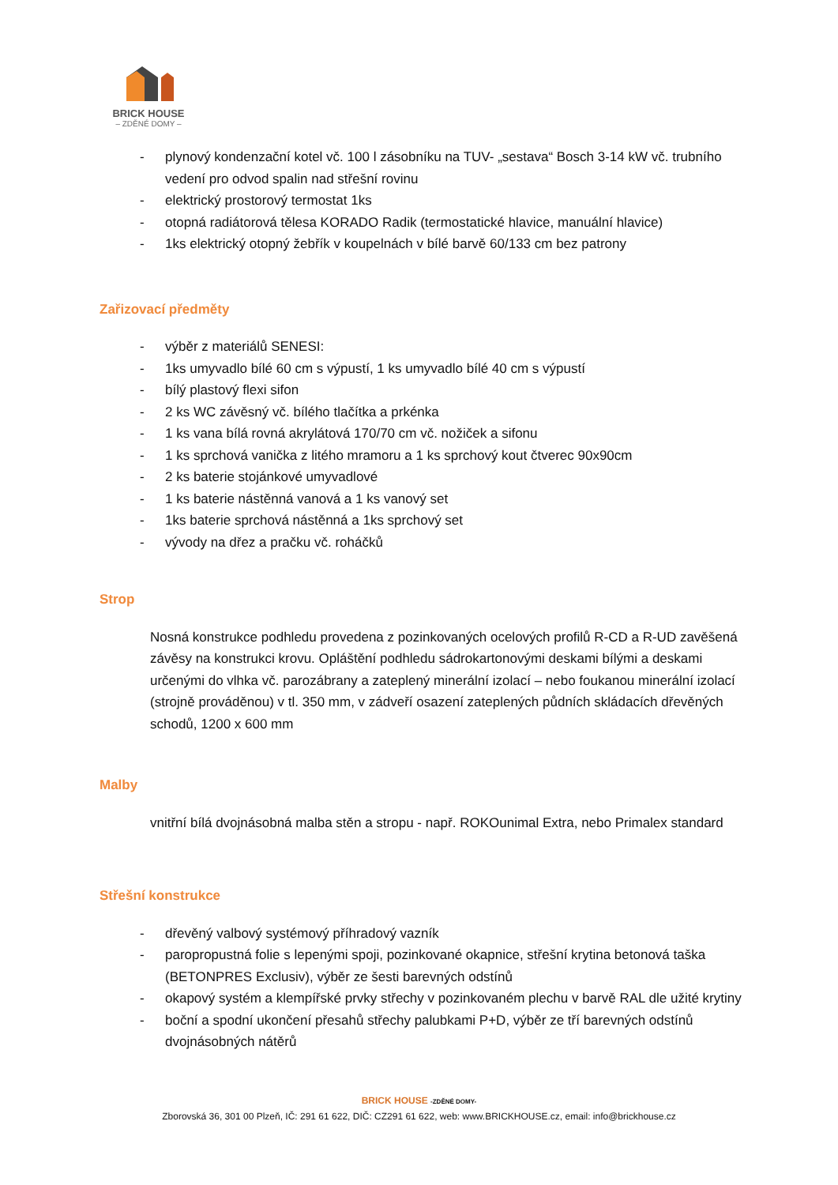BRICK HOUSE
– ZDĚNÉ DOMY –
- plynový kondenzační kotel vč. 100 l zásobníku na TUV- „sestava“ Bosch 3-14 kW vč. trubního vedení pro odvod spalin nad střešní rovinu
- elektrický prostorový termostat 1ks
- otopná radiátorová tělesa KORADO Radik (termostatické hlavice, manuální hlavice)
- 1ks elektrický otopný žebřík v koupelnách v bílé barvě 60/133 cm bez patrony
Zařizovací předměty
- výběr z materiálů SENESI:
- 1ks umyvadlo bílé 60 cm s výpustí, 1 ks umyvadlo bílé 40 cm s výpustí
- bílý plastový flexi sifon
- 2 ks WC závěsný vč. bílého tlačítka a prkénka
- 1 ks vana bílá rovná akrylátová 170/70 cm vč. nožiček a sifonu
- 1 ks sprchová vanička z litého mramoru a 1 ks sprchový kout čtverec 90x90cm
- 2 ks baterie stojánkové umyvadlové
- 1 ks baterie nástěnná vanová a 1 ks vanový set
- 1ks baterie sprchová nástěnná a 1ks sprchový set
- vývody na dřez a pračku vč. roháčků
Strop
Nosná konstrukce podhledu provedena z pozinkovaných ocelových profilů R-CD a R-UD zavěšená závěsy na konstrukci krovu. Opláštění podhledu sádrokartonovými deskami bílými a deskami určenými do vlhka vč. parozábrany a zateplený minerální izolací – nebo foukanou minerální izolací (strojně prováděnou) v tl. 350 mm, v zádveří osazení zateplených půdních skládacích dřevěných schodů, 1200 x 600 mm
Malby
vnitřní bílá dvojnásobná malba stěn a stropu - např. ROKOunimal Extra, nebo Primalex standard
Střešní konstrukce
- dřevěný valbový systémový příhradový vazník
- paropropustná folie s lepenými spoji, pozinkované okapnice, střešní krytina betonová taška (BETONPRES Exclusiv), výběr ze šesti barevných odstínů
- okapový systém a klempířské prvky střechy v pozinkovaném plechu v barvě RAL dle užité krytiny
- boční a spodní ukončení přesahů střechy palubkami P+D, výběr ze tří barevných odstínů dvojnásobných nátěrů
BRICK HOUSE -ZDĚNÉ DOMY-
Zborovská 36, 301 00 Plzeň, IČ: 291 61 622, DIČ: CZ291 61 622, web: www.BRICKHOUSE.cz, email: info@brickhouse.cz